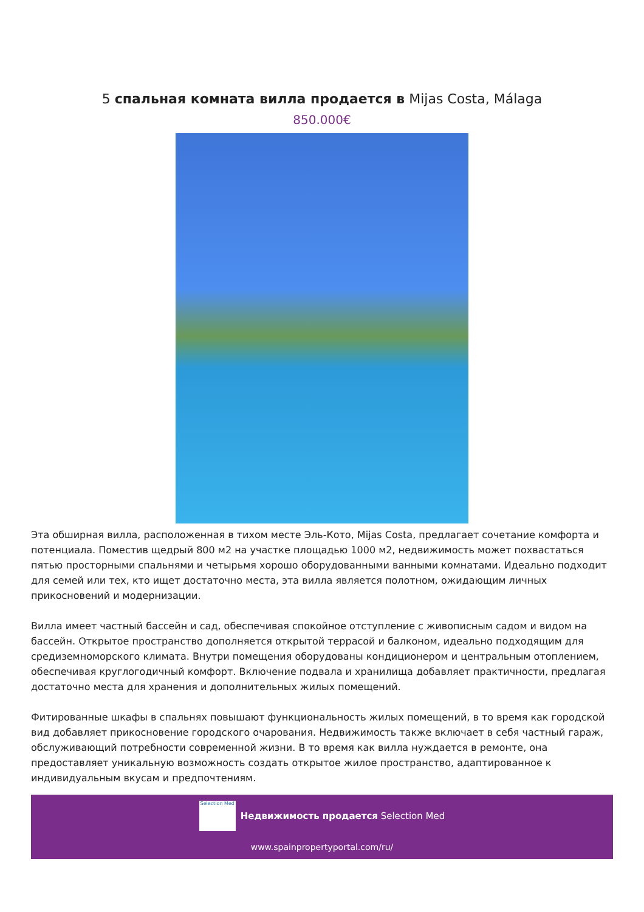5 спальная комната вилла продается в Mijas Costa, Málaga
850.000€
Эта обширная вилла, расположенная в тихом месте Эль-Кото, Mijas Costa, предлагает сочетание комфорта и потенциала. Поместив щедрый 800 м2 на участке площадью 1000 м2, недвижимость может похвастаться пятью просторными спальнями и четырьмя хорошо оборудованными ванными комнатами. Идеально подходит для семей или тех, кто ищет достаточно места, эта вилла является полотном, ожидающим личных прикосновений и модернизации.
Вилла имеет частный бассейн и сад, обеспечивая спокойное отступление с живописным садом и видом на бассейн. Открытое пространство дополняется открытой террасой и балконом, идеально подходящим для средиземноморского климата. Внутри помещения оборудованы кондиционером и центральным отоплением, обеспечивая круглогодичный комфорт. Включение подвала и хранилища добавляет практичности, предлагая достаточно места для хранения и дополнительных жилых помещений.
Фитированные шкафы в спальнях повышают функциональность жилых помещений, в то время как городской вид добавляет прикосновение городского очарования. Недвижимость также включает в себя частный гараж, обслуживающий потребности современной жизни. В то время как вилла нуждается в ремонте, она предоставляет уникальную возможность создать открытое жилое пространство, адаптированное к индивидуальным вкусам и предпочтениям.
Selection Med Недвижимость продается Selection Med
www.spainpropertyportal.com/ru/